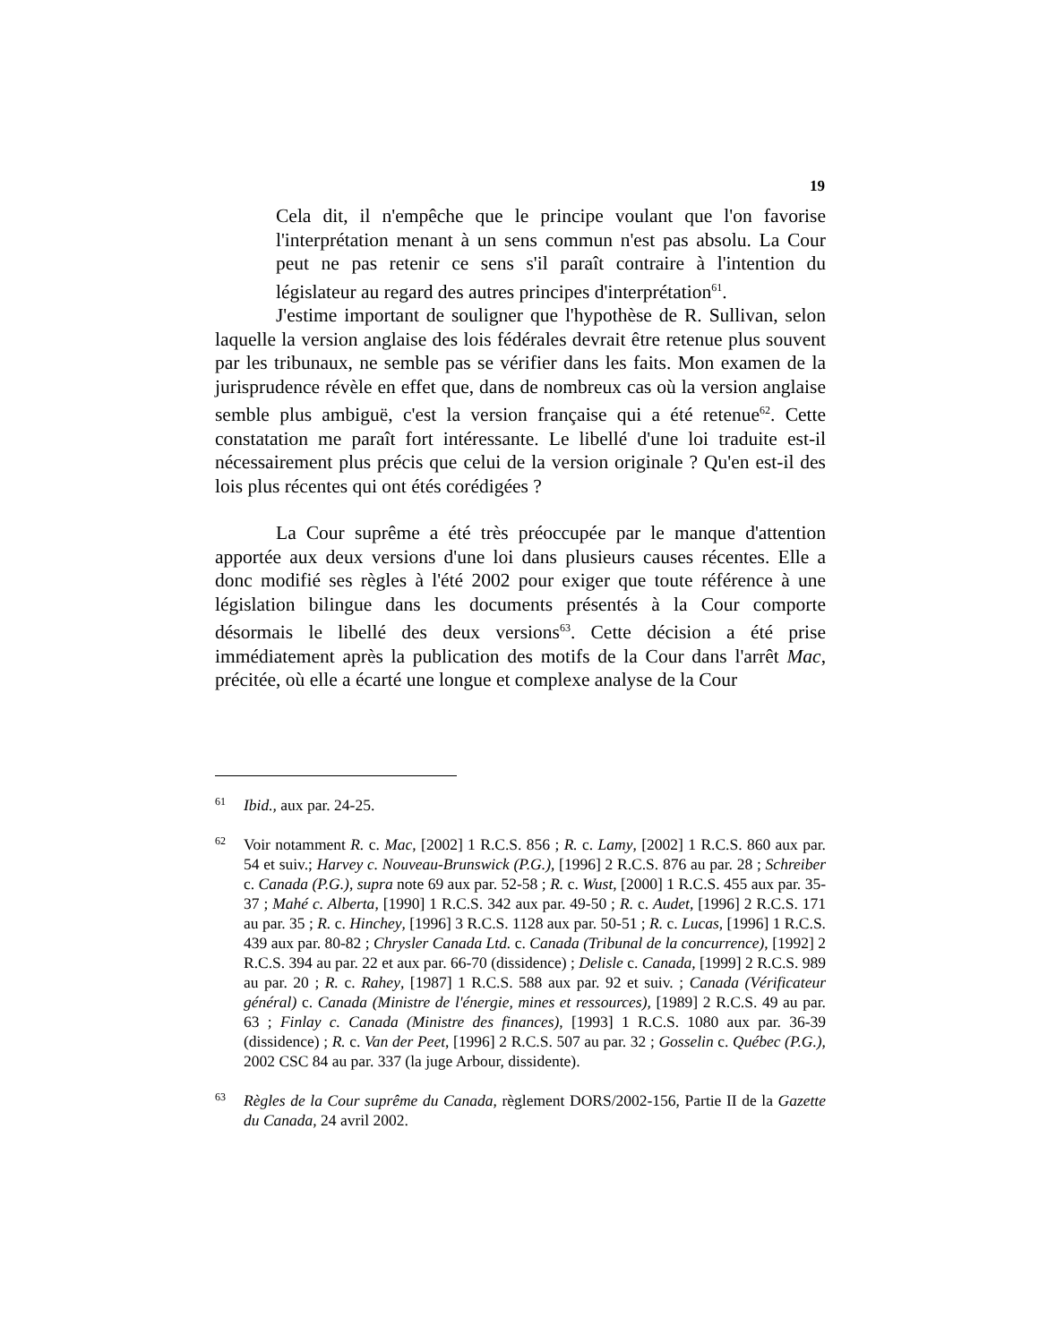19
Cela dit, il n'empêche que le principe voulant que l'on favorise l'interprétation menant à un sens commun n'est pas absolu. La Cour peut ne pas retenir ce sens s'il paraît contraire à l'intention du législateur au regard des autres principes d'interprétation<sup>61</sup>.
J'estime important de souligner que l'hypothèse de R. Sullivan, selon laquelle la version anglaise des lois fédérales devrait être retenue plus souvent par les tribunaux, ne semble pas se vérifier dans les faits. Mon examen de la jurisprudence révèle en effet que, dans de nombreux cas où la version anglaise semble plus ambiguë, c'est la version française qui a été retenue<sup>62</sup>. Cette constatation me paraît fort intéressante. Le libellé d'une loi traduite est-il nécessairement plus précis que celui de la version originale ? Qu'en est-il des lois plus récentes qui ont étés corédigées ?
La Cour suprême a été très préoccupée par le manque d'attention apportée aux deux versions d'une loi dans plusieurs causes récentes. Elle a donc modifié ses règles à l'été 2002 pour exiger que toute référence à une législation bilingue dans les documents présentés à la Cour comporte désormais le libellé des deux versions<sup>63</sup>. Cette décision a été prise immédiatement après la publication des motifs de la Cour dans l'arrêt Mac, précitée, où elle a écarté une longue et complexe analyse de la Cour
61 Ibid., aux par. 24-25.
62 Voir notamment R. c. Mac, [2002] 1 R.C.S. 856 ; R. c. Lamy, [2002] 1 R.C.S. 860 aux par. 54 et suiv.; Harvey c. Nouveau-Brunswick (P.G.), [1996] 2 R.C.S. 876 au par. 28 ; Schreiber c. Canada (P.G.), supra note 69 aux par. 52-58 ; R. c. Wust, [2000] 1 R.C.S. 455 aux par. 35-37 ; Mahé c. Alberta, [1990] 1 R.C.S. 342 aux par. 49-50 ; R. c. Audet, [1996] 2 R.C.S. 171 au par. 35 ; R. c. Hinchey, [1996] 3 R.C.S. 1128 aux par. 50-51 ; R. c. Lucas, [1996] 1 R.C.S. 439 aux par. 80-82 ; Chrysler Canada Ltd. c. Canada (Tribunal de la concurrence), [1992] 2 R.C.S. 394 au par. 22 et aux par. 66-70 (dissidence) ; Delisle c. Canada, [1999] 2 R.C.S. 989 au par. 20 ; R. c. Rahey, [1987] 1 R.C.S. 588 aux par. 92 et suiv. ; Canada (Vérificateur général) c. Canada (Ministre de l'énergie, mines et ressources), [1989] 2 R.C.S. 49 au par. 63 ; Finlay c. Canada (Ministre des finances), [1993] 1 R.C.S. 1080 aux par. 36-39 (dissidence) ; R. c. Van der Peet, [1996] 2 R.C.S. 507 au par. 32 ; Gosselin c. Québec (P.G.), 2002 CSC 84 au par. 337 (la juge Arbour, dissidente).
63 Règles de la Cour suprême du Canada, règlement DORS/2002-156, Partie II de la Gazette du Canada, 24 avril 2002.